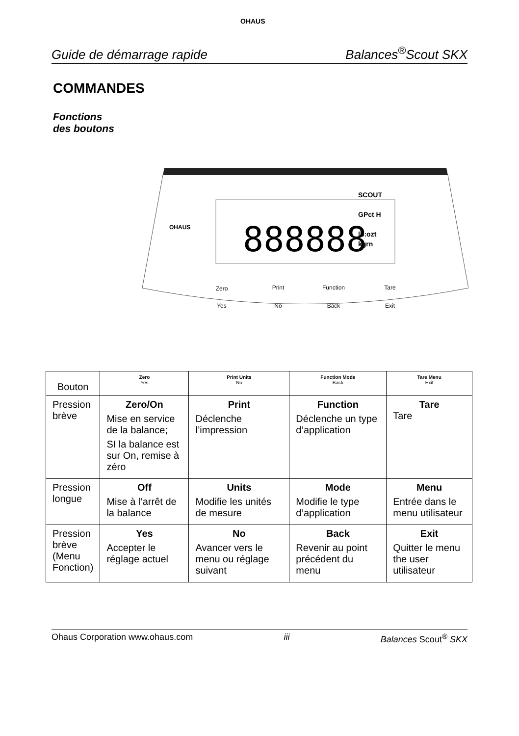Guide de démarrage rapide
OHAUS
Balances<sup>®</sup>Scout SKX
COMMANDES
Fonctions
des boutons
888888
OHAUS
SCOUT
GPct H
lb:ozt
kgrn
Zero
Print
Function
Tare
Yes
No
Back
Exit
| Bouton | Zero Yes | Print Units No | Function Mode Back | Tare Menu Exit |
| --- | --- | --- | --- | --- |
| Pression brève | Zero/On Mise en service de la balance; SI la balance est sur On, remise à zéro | Print Déclenche l’impression | Function Déclenche un type d’application | Tare Tare |
| Pression longue | Off Mise à l’arrêt de la balance | Units Modifie les unités de mesure | Mode Modifie le type d’application | Menu Entrée dans le menu utilisateur |
| Pression brève (Menu Fonction) | Yes Accepter le réglage actuel | No Avancer vers le menu ou réglage suivant | Back Revenir au point précédent du menu | Exit Quitter le menu the user utilisateur |
Ohaus Corporation www.ohaus.com iii Balances Scout<sup>®</sup> SKX